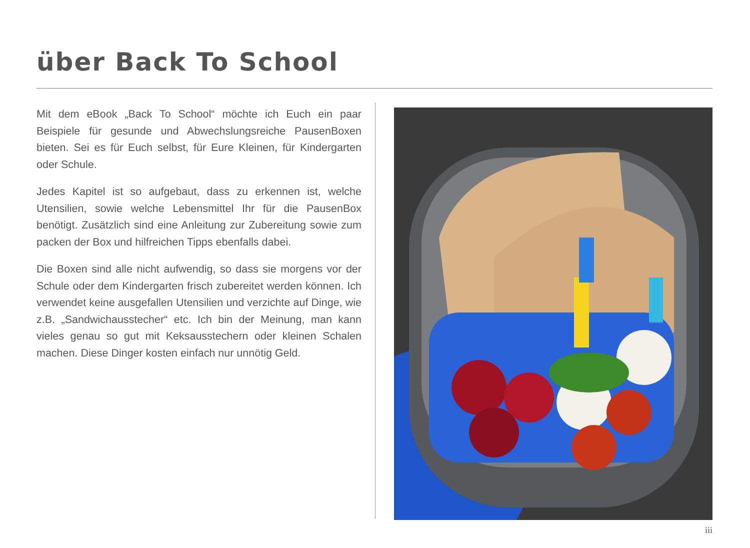über Back To School
Mit dem eBook „Back To School“ möchte ich Euch ein paar Beispiele für gesunde und Abwechslungsreiche PausenBoxen bieten. Sei es für Euch selbst, für Eure Kleinen, für Kindergarten oder Schule.
Jedes Kapitel ist so aufgebaut, dass zu erkennen ist, welche Utensilien, sowie welche Lebensmittel Ihr für die PausenBox benötigt. Zusätzlich sind eine Anleitung zur Zubereitung sowie zum packen der Box und hilfreichen Tipps ebenfalls dabei.
Die Boxen sind alle nicht aufwendig, so dass sie morgens vor der Schule oder dem Kindergarten frisch zubereitet werden können. Ich verwendet keine ausgefallen Utensilien und verzichte auf Dinge, wie z.B. „Sandwichausstecher“ etc. Ich bin der Meinung, man kann vieles genau so gut mit Keksausstechern oder kleinen Schalen machen. Diese Dinger kosten einfach nur unnötig Geld.
iii